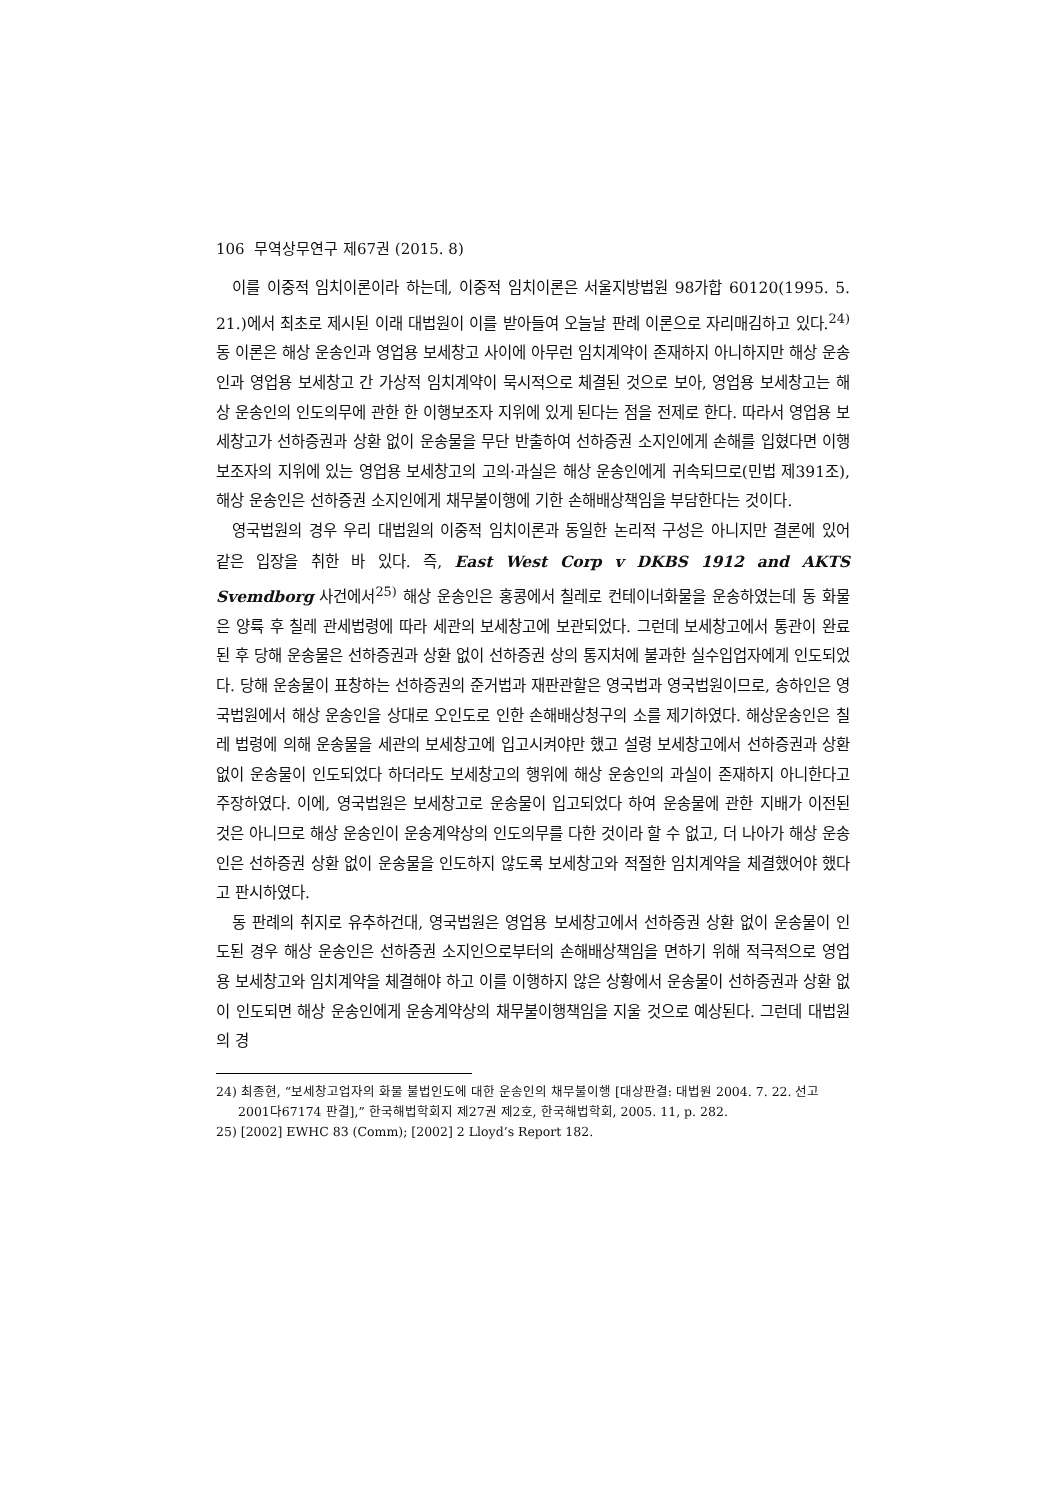106 무역상무연구 제67권 (2015. 8)
이를 이중적 임치이론이라 하는데, 이중적 임치이론은 서울지방법원 98가합 60120(1995. 5. 21.)에서 최초로 제시된 이래 대법원이 이를 받아들여 오늘날 판례 이론으로 자리매김하고 있다.<sup>24)</sup> 동 이론은 해상 운송인과 영업용 보세창고 사이에 아무런 임치계약이 존재하지 아니하지만 해상 운송인과 영업용 보세창고 간 가상적 임치계약이 묵시적으로 체결된 것으로 보아, 영업용 보세창고는 해상 운송인의 인도의무에 관한 한 이행보조자 지위에 있게 된다는 점을 전제로 한다. 따라서 영업용 보세창고가 선하증권과 상환 없이 운송물을 무단 반출하여 선하증권 소지인에게 손해를 입혔다면 이행보조자의 지위에 있는 영업용 보세창고의 고의·과실은 해상 운송인에게 귀속되므로(민법 제391조), 해상 운송인은 선하증권 소지인에게 채무불이행에 기한 손해배상책임을 부담한다는 것이다.
영국법원의 경우 우리 대법원의 이중적 임치이론과 동일한 논리적 구성은 아니지만 결론에 있어 같은 입장을 취한 바 있다. 즉, East West Corp v DKBS 1912 and AKTS Svemdborg 사건에서<sup>25)</sup> 해상 운송인은 홍콩에서 칠레로 컨테이너화물을 운송하였는데 동 화물은 양륙 후 칠레 관세법령에 따라 세관의 보세창고에 보관되었다. 그런데 보세창고에서 통관이 완료된 후 당해 운송물은 선하증권과 상환 없이 선하증권 상의 통지처에 불과한 실수입업자에게 인도되었다. 당해 운송물이 표창하는 선하증권의 준거법과 재판관할은 영국법과 영국법원이므로, 송하인은 영국법원에서 해상 운송인을 상대로 오인도로 인한 손해배상청구의 소를 제기하였다. 해상운송인은 칠레 법령에 의해 운송물을 세관의 보세창고에 입고시켜야만 했고 설령 보세창고에서 선하증권과 상환 없이 운송물이 인도되었다 하더라도 보세창고의 행위에 해상 운송인의 과실이 존재하지 아니한다고 주장하였다. 이에, 영국법원은 보세창고로 운송물이 입고되었다 하여 운송물에 관한 지배가 이전된 것은 아니므로 해상 운송인이 운송계약상의 인도의무를 다한 것이라 할 수 없고, 더 나아가 해상 운송인은 선하증권 상환 없이 운송물을 인도하지 않도록 보세창고와 적절한 임치계약을 체결했어야 했다고 판시하였다.
동 판례의 취지로 유추하건대, 영국법원은 영업용 보세창고에서 선하증권 상환 없이 운송물이 인도된 경우 해상 운송인은 선하증권 소지인으로부터의 손해배상책임을 면하기 위해 적극적으로 영업용 보세창고와 임치계약을 체결해야 하고 이를 이행하지 않은 상황에서 운송물이 선하증권과 상환 없이 인도되면 해상 운송인에게 운송계약상의 채무불이행책임을 지울 것으로 예상된다. 그런데 대법원의 경
24) 최종현, “보세창고업자의 화물 불법인도에 대한 운송인의 채무불이행 [대상판결: 대법원 2004. 7. 22. 선고 2001다67174 판결],” 한국해법학회지 제27권 제2호, 한국해법학회, 2005. 11, p. 282.
25) [2002] EWHC 83 (Comm); [2002] 2 Lloyd’s Report 182.